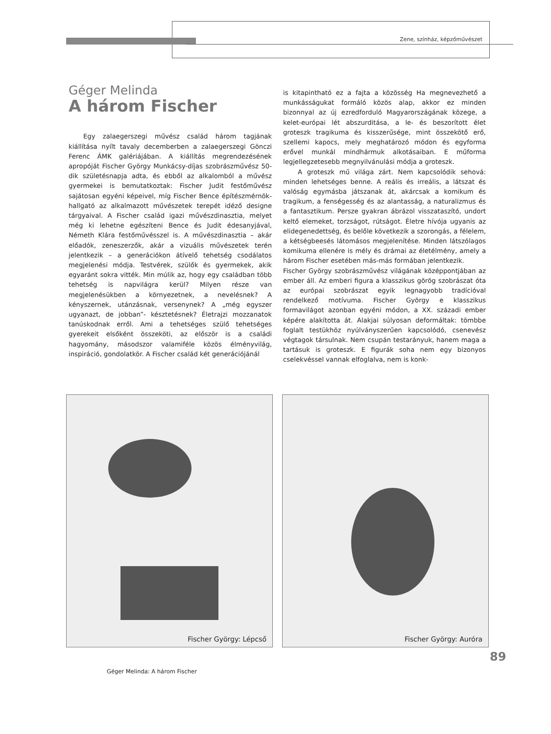Zene, színház, képzőművészet
Géger Melinda
A három Fischer
Egy zalaegerszegi művész család három tagjának kiállítása nyílt tavaly decemberben a zalaegerszegi Gönczi Ferenc ÁMK galériájában. A kiállítás megrendezésének apropóját Fischer György Munkácsy-díjas szobrászművész 50-dik születésnapja adta, és ebből az alkalomból a művész gyermekei is bemutatkoztak: Fischer Judit festőművész sajátosan egyéni képeivel, míg Fischer Bence építészmérnök-hallgató az alkalmazott művészetek terepét idéző designe tárgyaival. A Fischer család igazi művészdinasztia, melyet még ki lehetne egészíteni Bence és Judit édesanyjával, Németh Klára festőművésszel is. A művészdinasztia – akár előadók, zeneszerzők, akár a vizuális művészetek terén jelentkezik – a generációkon átívelő tehetség csodálatos megjelenési módja. Testvérek, szülők és gyermekek, akik egyaránt sokra vitték. Min múlik az, hogy egy családban több tehetség is napvilágra kerül? Milyen része van megjelenésükben a környezetnek, a nevelésnek? A kényszernek, utánzásnak, versenynek? A „még egyszer ugyanazt, de jobban”- késztetésnek? Életrajzi mozzanatok tanúskodnak erről. Ami a tehetséges szülő tehetséges gyerekeit elsőként összeköti, az először is a családi hagyomány, másodszor valamiféle közös élményvilág, inspiráció, gondolatkör. A Fischer család két generációjánál
is kitapintható ez a fajta a közösség Ha megnevezhető a munkásságukat formáló közös alap, akkor ez minden bizonnyal az új ezredforduló Magyarországának közege, a kelet-európai lét abszurditása, a le- és beszorított élet groteszk tragikuma és kisszerűsége, mint összekötő erő, szellemi kapocs, mely meghatározó módon és egyforma erővel munkál mindhármuk alkotásaiban. E műforma legjellegzetesebb megnyilvánulási módja a groteszk.
A groteszk mű világa zárt. Nem kapcsolódik sehová: minden lehetséges benne. A reális és irreális, a látszat és valóság egymásba játszanak át, akárcsak a komikum és tragikum, a fenségesség és az alantasság, a naturalizmus és a fantasztikum. Persze gyakran ábrázol visszataszító, undort keltő elemeket, torzságot, rútságot. Életre hívója ugyanis az elidegenedettség, és belőle következik a szorongás, a félelem, a kétségbeesés látomásos megjelenítése. Minden látszólagos komikuma ellenére is mély és drámai az életélmény, amely a három Fischer esetében más-más formában jelentkezik.
Fischer György szobrászművész világának középpontjában az ember áll. Az emberi figura a klasszikus görög szobrászat óta az európai szobrászat egyik legnagyobb tradícióval rendelkező motívuma. Fischer György e klasszikus formavilágot azonban egyéni módon, a XX. századi ember képére alakította át. Alakjai súlyosan deformáltak: tömbbe foglalt testükhöz nyúlványszerűen kapcsolódó, csenevész végtagok társulnak. Nem csupán testarányuk, hanem maga a tartásuk is groteszk. E figurák soha nem egy bizonyos cselekvéssel vannak elfoglalva, nem is konk-
Fischer György: Lépcső Fischer György: Auróra
89
Géger Melinda: A három Fischer